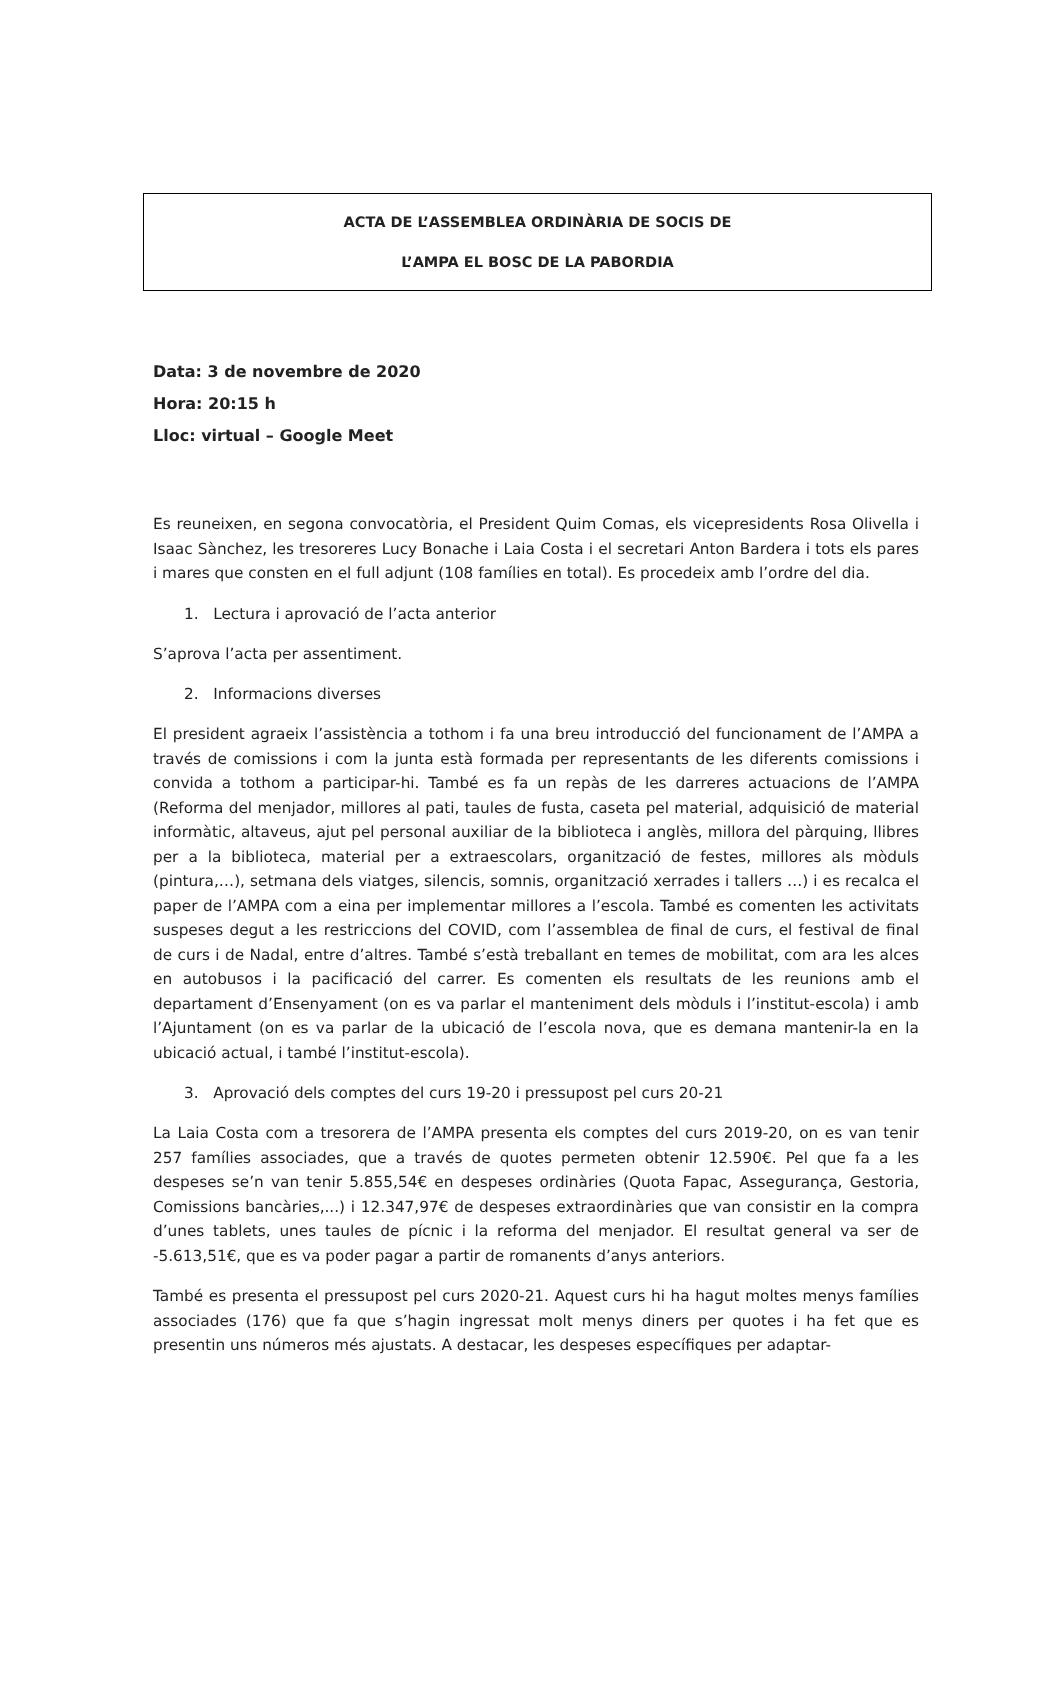ACTA DE L’ASSEMBLEA ORDINÀRIA DE SOCIS DE
L’AMPA EL BOSC DE LA PABORDIA
Data: 3 de novembre de 2020
Hora: 20:15 h
Lloc: virtual – Google Meet
Es reuneixen, en segona convocatòria, el President Quim Comas, els vicepresidents Rosa Olivella i Isaac Sànchez, les tresoreres Lucy Bonache i Laia Costa i el secretari Anton Bardera i tots els pares i mares que consten en el full adjunt (108 famílies en total). Es procedeix amb l’ordre del dia.
1. Lectura i aprovació de l’acta anterior
S’aprova l’acta per assentiment.
2. Informacions diverses
El president agraeix l’assistència a tothom i fa una breu introducció del funcionament de l’AMPA a través de comissions i com la junta està formada per representants de les diferents comissions i convida a tothom a participar-hi. També es fa un repàs de les darreres actuacions de l’AMPA (Reforma del menjador, millores al pati, taules de fusta, caseta pel material, adquisició de material informàtic, altaveus, ajut pel personal auxiliar de la biblioteca i anglès, millora del pàrquing, llibres per a la biblioteca, material per a extraescolars, organització de festes, millores als mòduls (pintura,…), setmana dels viatges, silencis, somnis, organització xerrades i tallers …) i es recalca el paper de l’AMPA com a eina per implementar millores a l’escola. També es comenten les activitats suspeses degut a les restriccions del COVID, com l’assemblea de final de curs, el festival de final de curs i de Nadal, entre d’altres. També s’està treballant en temes de mobilitat, com ara les alces en autobusos i la pacificació del carrer. Es comenten els resultats de les reunions amb el departament d’Ensenyament (on es va parlar el manteniment dels mòduls i l’institut-escola) i amb l’Ajuntament (on es va parlar de la ubicació de l’escola nova, que es demana mantenir-la en la ubicació actual, i també l’institut-escola).
3. Aprovació dels comptes del curs 19-20 i pressupost pel curs 20-21
La Laia Costa com a tresorera de l’AMPA presenta els comptes del curs 2019-20, on es van tenir 257 famílies associades, que a través de quotes permeten obtenir 12.590€. Pel que fa a les despeses se’n van tenir 5.855,54€ en despeses ordinàries (Quota Fapac, Assegurança, Gestoria, Comissions bancàries,...) i 12.347,97€ de despeses extraordinàries que van consistir en la compra d’unes tablets, unes taules de pícnic i la reforma del menjador. El resultat general va ser de -5.613,51€, que es va poder pagar a partir de romanents d’anys anteriors.
També es presenta el pressupost pel curs 2020-21. Aquest curs hi ha hagut moltes menys famílies associades (176) que fa que s’hagin ingressat molt menys diners per quotes i ha fet que es presentin uns números més ajustats. A destacar, les despeses específiques per adaptar-